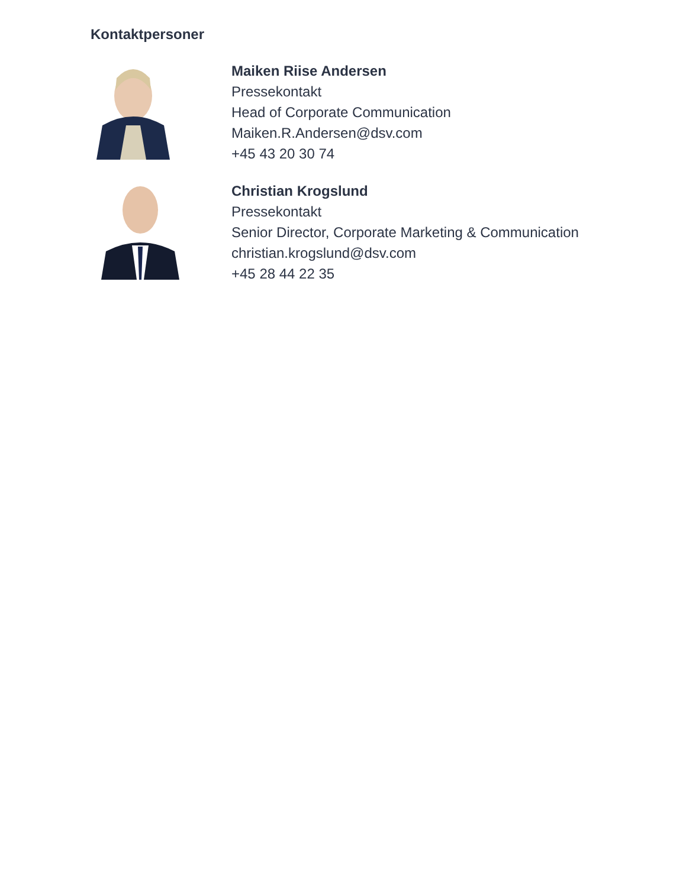Kontaktpersoner
Maiken Riise Andersen
Pressekontakt
Head of Corporate Communication
Maiken.R.Andersen@dsv.com
+45 43 20 30 74
Christian Krogslund
Pressekontakt
Senior Director, Corporate Marketing & Communication
christian.krogslund@dsv.com
+45 28 44 22 35